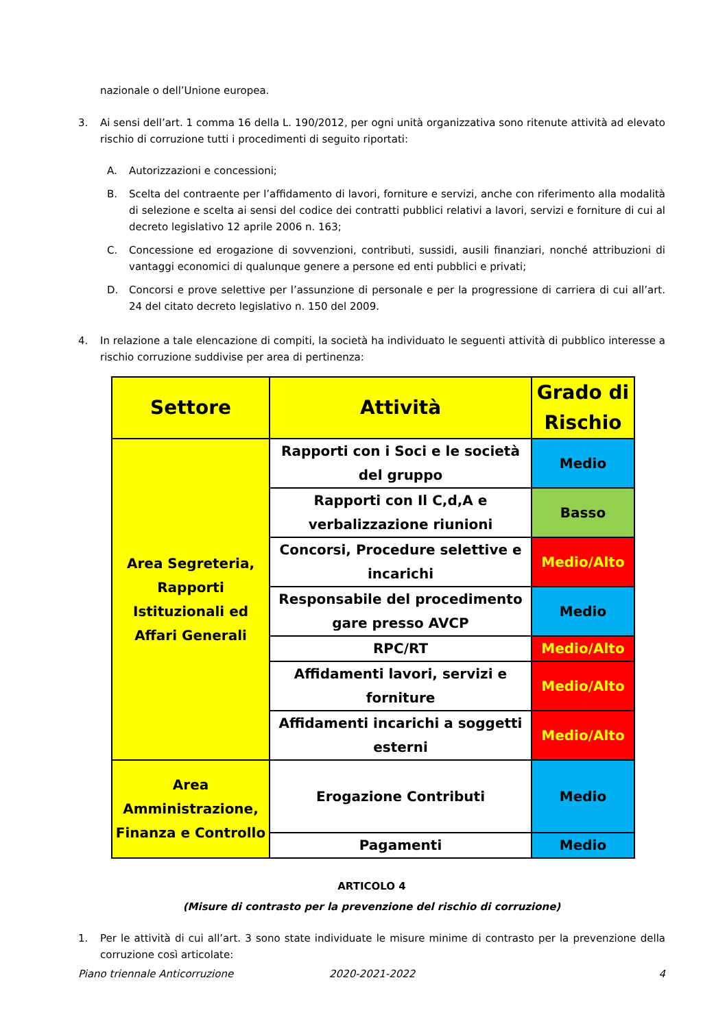nazionale o dell’Unione europea.
3. Ai sensi dell’art. 1 comma 16 della L. 190/2012, per ogni unità organizzativa sono ritenute attività ad elevato rischio di corruzione tutti i procedimenti di seguito riportati:
A. Autorizzazioni e concessioni;
B. Scelta del contraente per l’affidamento di lavori, forniture e servizi, anche con riferimento alla modalità di selezione e scelta ai sensi del codice dei contratti pubblici relativi a lavori, servizi e forniture di cui al decreto legislativo 12 aprile 2006 n. 163;
C. Concessione ed erogazione di sovvenzioni, contributi, sussidi, ausili finanziari, nonché attribuzioni di vantaggi economici di qualunque genere a persone ed enti pubblici e privati;
D. Concorsi e prove selettive per l’assunzione di personale e per la progressione di carriera di cui all’art. 24 del citato decreto legislativo n. 150 del 2009.
4. In relazione a tale elencazione di compiti, la società ha individuato le seguenti attività di pubblico interesse a rischio corruzione suddivise per area di pertinenza:
| Settore | Attività | Grado di Rischio |
| --- | --- | --- |
| Area Segreteria, Rapporti Istituzionali ed Affari Generali | Rapporti con i Soci e le società del gruppo | Medio |
| | Rapporti con Il C,d,A e verbalizzazione riunioni | Basso |
| | Concorsi, Procedure selettive e incarichi | Medio/Alto |
| | Responsabile del procedimento gare presso AVCP | Medio |
| | RPC/RT | Medio/Alto |
| | Affidamenti lavori, servizi e forniture | Medio/Alto |
| | Affidamenti incarichi a soggetti esterni | Medio/Alto |
| Area Amministrazione, Finanza e Controllo | Erogazione Contributi | Medio |
| | Pagamenti | Medio |
ARTICOLO 4
(Misure di contrasto per la prevenzione del rischio di corruzione)
1. Per le attività di cui all’art. 3 sono state individuate le misure minime di contrasto per la prevenzione della corruzione così articolate:
Piano triennale Anticorruzione 2020-2021-2022 4